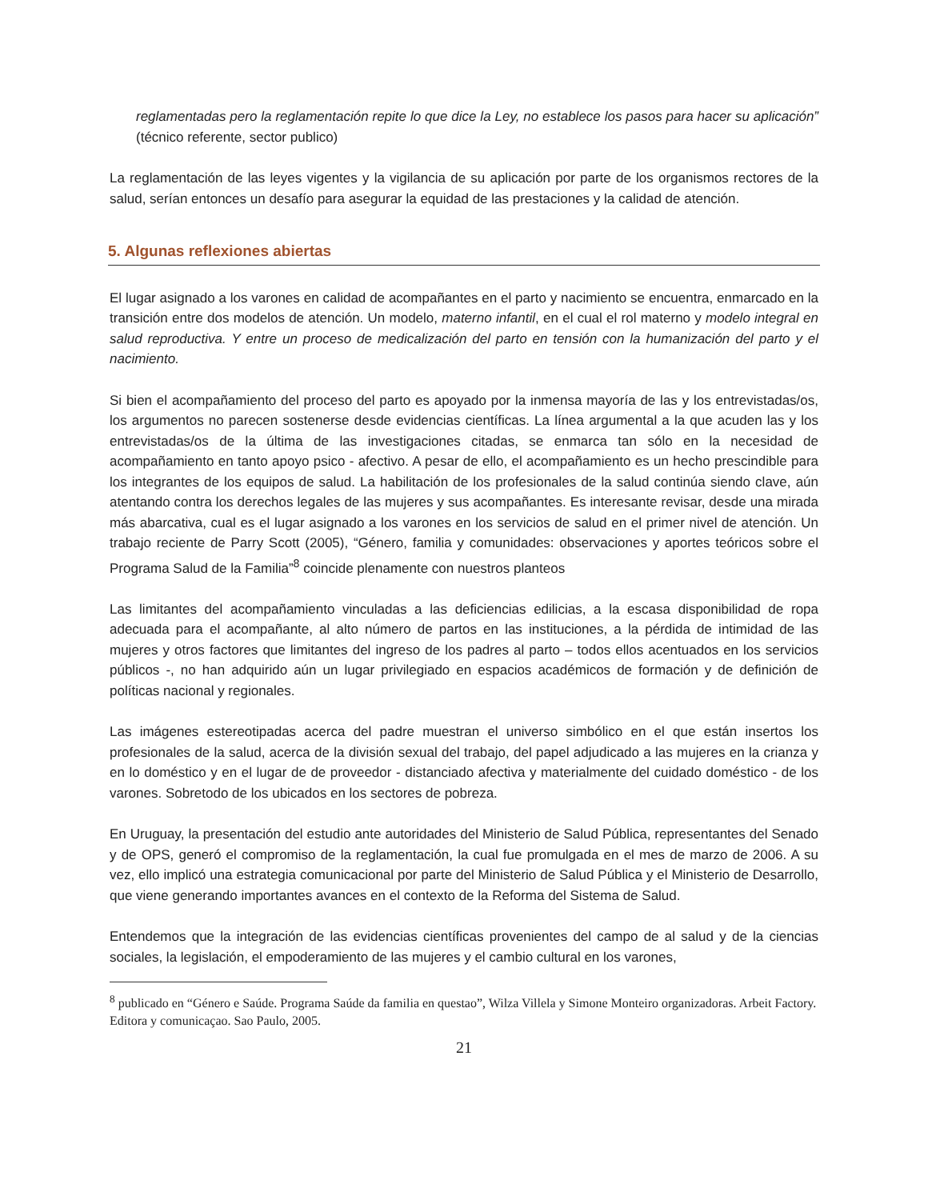reglamentadas pero la reglamentación repite lo que dice la Ley, no establece los pasos para hacer su aplicación” (técnico referente, sector publico)
La reglamentación de las leyes vigentes y la vigilancia de su aplicación por parte de los organismos rectores de la salud, serían entonces un desafío para asegurar la equidad de las prestaciones y la calidad de atención.
5. Algunas reflexiones abiertas
El lugar asignado a los varones en calidad de acompañantes en el parto y nacimiento se encuentra, enmarcado en la transición entre dos modelos de atención. Un modelo, materno infantil, en el cual el rol materno y modelo integral en salud reproductiva. Y entre un proceso de medicalización del parto en tensión con la humanización del parto y el nacimiento.
Si bien el acompañamiento del proceso del parto es apoyado por la inmensa mayoría de las y los entrevistadas/os, los argumentos no parecen sostenerse desde evidencias científicas. La línea argumental a la que acuden las y los entrevistadas/os de la última de las investigaciones citadas, se enmarca tan sólo en la necesidad de acompañamiento en tanto apoyo psico - afectivo. A pesar de ello, el acompañamiento es un hecho prescindible para los integrantes de los equipos de salud. La habilitación de los profesionales de la salud continúa siendo clave, aún atentando contra los derechos legales de las mujeres y sus acompañantes. Es interesante revisar, desde una mirada más abarcativa, cual es el lugar asignado a los varones en los servicios de salud en el primer nivel de atención. Un trabajo reciente de Parry Scott (2005), “Género, familia y comunidades: observaciones y aportes teóricos sobre el Programa Salud de la Familia”<sup>8</sup> coincide plenamente con nuestros planteos
Las limitantes del acompañamiento vinculadas a las deficiencias edilicias, a la escasa disponibilidad de ropa adecuada para el acompañante, al alto número de partos en las instituciones, a la pérdida de intimidad de las mujeres y otros factores que limitantes del ingreso de los padres al parto – todos ellos acentuados en los servicios públicos -, no han adquirido aún un lugar privilegiado en espacios académicos de formación y de definición de políticas nacional y regionales.
Las imágenes estereotipadas acerca del padre muestran el universo simbólico en el que están insertos los profesionales de la salud, acerca de la división sexual del trabajo, del papel adjudicado a las mujeres en la crianza y en lo doméstico y en el lugar de de proveedor - distanciado afectiva y materialmente del cuidado doméstico - de los varones. Sobretodo de los ubicados en los sectores de pobreza.
En Uruguay, la presentación del estudio ante autoridades del Ministerio de Salud Pública, representantes del Senado y de OPS, generó el compromiso de la reglamentación, la cual fue promulgada en el mes de marzo de 2006. A su vez, ello implicó una estrategia comunicacional por parte del Ministerio de Salud Pública y el Ministerio de Desarrollo, que viene generando importantes avances en el contexto de la Reforma del Sistema de Salud.
Entendemos que la integración de las evidencias científicas provenientes del campo de al salud y de la ciencias sociales, la legislación, el empoderamiento de las mujeres y el cambio cultural en los varones,
<sup>8</sup> publicado en “Género e Saúde. Programa Saúde da familia en questao”, Wilza Villela y Simone Monteiro organizadoras. Arbeit Factory. Editora y comunicaçao. Sao Paulo, 2005.
21